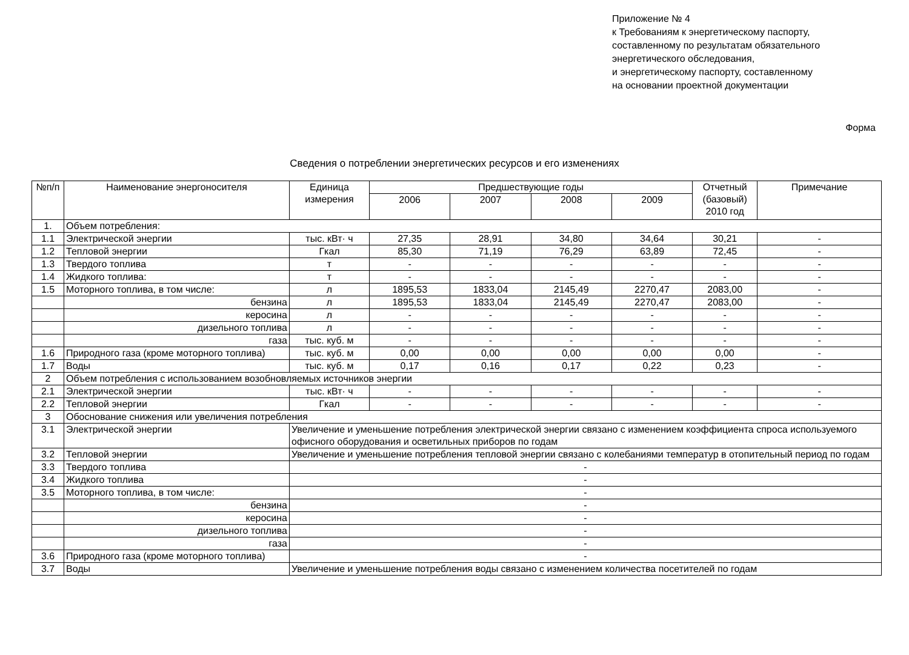Приложение № 4
к Требованиям к энергетическому паспорту,
составленному по результатам обязательного
энергетического обследования,
и энергетическому паспорту, составленному
на основании проектной документации
Форма
Сведения о потреблении энергетических ресурсов и его изменениях
| №п/п | Наименование энергоносителя | Единица измерения | Предшествующие годы | | | | Отчетный (базовый) 2010 год | Примечание |
| --- | --- | --- | --- | --- | --- | --- | --- | --- |
| | | | 2006 | 2007 | 2008 | 2009 | | |
| 1. | Объем потребления: | | | | | | | |
| 1.1 | Электрической энергии | тыс. кВт· ч | 27,35 | 28,91 | 34,80 | 34,64 | 30,21 | - |
| 1.2 | Тепловой энергии | Гкал | 85,30 | 71,19 | 76,29 | 63,89 | 72,45 | - |
| 1.3 | Твердого топлива | т | - | - | - | - | - | - |
| 1.4 | Жидкого топлива: | т | - | - | - | - | - | - |
| 1.5 | Моторного топлива, в том числе: | л | 1895,53 | 1833,04 | 2145,49 | 2270,47 | 2083,00 | - |
| | бензина | л | 1895,53 | 1833,04 | 2145,49 | 2270,47 | 2083,00 | - |
| | керосина | л | - | - | - | - | - | - |
| | дизельного топлива | л | - | - | - | - | - | - |
| | газа | тыс. куб. м | - | - | - | - | - | - |
| 1.6 | Природного газа (кроме моторного топлива) | тыс. куб. м | 0,00 | 0,00 | 0,00 | 0,00 | 0,00 | - |
| 1.7 | Воды | тыс. куб. м | 0,17 | 0,16 | 0,17 | 0,22 | 0,23 | - |
| 2 | Объем потребления с использованием возобновляемых источников энергии | | | | | | | |
| 2.1 | Электрической энергии | тыс. кВт· ч | - | - | - | - | - | - |
| 2.2 | Тепловой энергии | Гкал | - | - | - | - | - | - |
| 3 | Обоснование снижения или увеличения потребления | | | | | | | |
| 3.1 | Электрической энергии | Увеличение и уменьшение потребления электрической энергии связано с изменением коэффициента спроса используемого офисного оборудования и осветильных приборов по годам | | | | | | |
| 3.2 | Тепловой энергии | Увеличение и уменьшение потребления тепловой энергии связано с колебаниями температур в отопительный период по годам | | | | | | |
| 3.3 | Твердого топлива | - | | | | | | |
| 3.4 | Жидкого топлива | - | | | | | | |
| 3.5 | Моторного топлива, в том числе: | - | | | | | | |
| | бензина | - | | | | | | |
| | керосина | - | | | | | | |
| | дизельного топлива | - | | | | | | |
| | газа | - | | | | | | |
| 3.6 | Природного газа (кроме моторного топлива) | - | | | | | | |
| 3.7 | Воды | Увеличение и уменьшение потребления воды связано с изменением количества посетителей по годам | | | | | | |